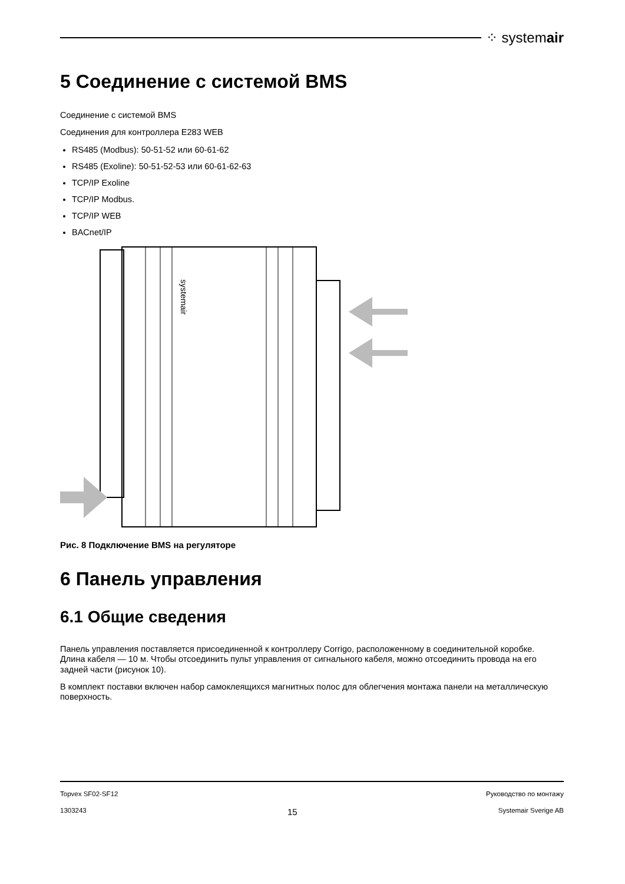⁘ systemair
5 Соединение с системой BMS
Соединение с системой BMS
Соединения для контроллера E283 WEB
RS485 (Modbus): 50-51-52 или 60-61-62
RS485 (Exoline): 50-51-52-53 или 60-61-62-63
TCP/IP Exoline
TCP/IP Modbus.
TCP/IP WEB
BACnet/IP
systemair
Рис. 8 Подключение BMS на регуляторе
6 Панель управления
6.1 Общие сведения
Панель управления поставляется присоединенной к контроллеру Corrigo, расположенному в соединительной коробке. Длина кабеля — 10 м. Чтобы отсоединить пульт управления от сигнального кабеля, можно отсоединить провода на его задней части (рисунок 10).
В комплект поставки включен набор самоклеящихся магнитных полос для облегчения монтажа панели на металлическую поверхность.
Topvex SF02-SF12 Руководство по монтажу
1303243 15 Systemair Sverige AB